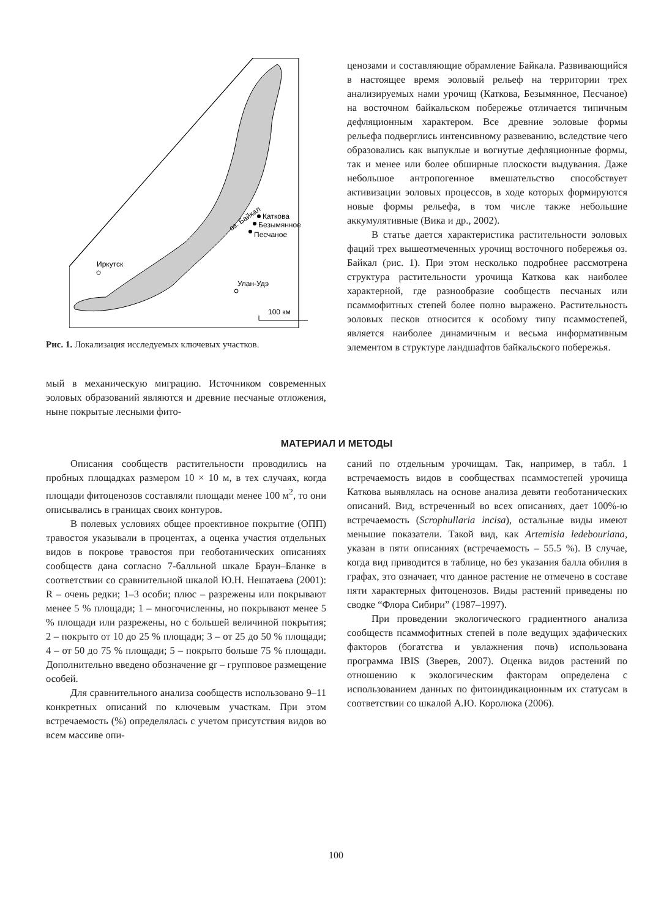Каткова
Безымянное
Песчаное
Иркутск
Улан-Удэ
оз. Байкал
100 км
Рис. 1. Локализация исследуемых ключевых участков.
мый в механическую миграцию. Источником современных эоловых образований являются и древние песчаные отложения, ныне покрытые лесными фито-
ценозами и составляющие обрамление Байкала. Развивающийся в настоящее время эоловый рельеф на территории трех анализируемых нами урочищ (Каткова, Безымянное, Песчаное) на восточном байкальском побережье отличается типичным дефляционным характером. Все древние эоловые формы рельефа подверглись интенсивному развеванию, вследствие чего образовались как выпуклые и вогнутые дефляционные формы, так и менее или более обширные плоскости выдувания. Даже небольшое антропогенное вмешательство способствует активизации эоловых процессов, в ходе которых формируются новые формы рельефа, в том числе также небольшие аккумулятивные (Вика и др., 2002).
В статье дается характеристика растительности эоловых фаций трех вышеотмеченных урочищ восточного побережья оз. Байкал (рис. 1). При этом несколько подробнее рассмотрена структура растительности урочища Каткова как наиболее характерной, где разнообразие сообществ песчаных или псаммофитных степей более полно выражено. Растительность эоловых песков относится к особому типу псаммостепей, является наиболее динамичным и весьма информативным элементом в структуре ландшафтов байкальского побережья.
МАТЕРИАЛ И МЕТОДЫ
Описания сообществ растительности проводились на пробных площадках размером 10 × 10 м, в тех случаях, когда площади фитоценозов составляли площади менее 100 м<sup>2</sup>, то они описывались в границах своих контуров.
В полевых условиях общее проективное покрытие (ОПП) травостоя указывали в процентах, а оценка участия отдельных видов в покрове травостоя при геоботанических описаниях сообществ дана согласно 7-балльной шкале Браун–Бланке в соответствии со сравнительной шкалой Ю.Н. Нешатаева (2001): R – очень редки; 1–3 особи; плюс – разрежены или покрывают менее 5 % площади; 1 – многочисленны, но покрывают менее 5 % площади или разрежены, но с большей величиной покрытия; 2 – покрыто от 10 до 25 % площади; 3 – от 25 до 50 % площади; 4 – от 50 до 75 % площади; 5 – покрыто больше 75 % площади. Дополнительно введено обозначение gr – групповое размещение особей.
Для сравнительного анализа сообществ использовано 9–11 конкретных описаний по ключевым участкам. При этом встречаемость (%) определялась с учетом присутствия видов во всем массиве опи-
саний по отдельным урочищам. Так, например, в табл. 1 встречаемость видов в сообществах псаммостепей урочища Каткова выявлялась на основе анализа девяти геоботанических описаний. Вид, встреченный во всех описаниях, дает 100%-ю встречаемость (Scrophullaria incisa), остальные виды имеют меньшие показатели. Такой вид, как Artemisia ledebouriana, указан в пяти описаниях (встречаемость – 55.5 %). В случае, когда вид приводится в таблице, но без указания балла обилия в графах, это означает, что данное растение не отмечено в составе пяти характерных фитоценозов. Виды растений приведены по сводке “Флора Сибири” (1987–1997).
При проведении экологического градиентного анализа сообществ псаммофитных степей в поле ведущих эдафических факторов (богатства и увлажнения почв) использована программа IBIS (Зверев, 2007). Оценка видов растений по отношению к экологическим факторам определена с использованием данных по фитоиндикационным их статусам в соответствии со шкалой А.Ю. Королюка (2006).
100